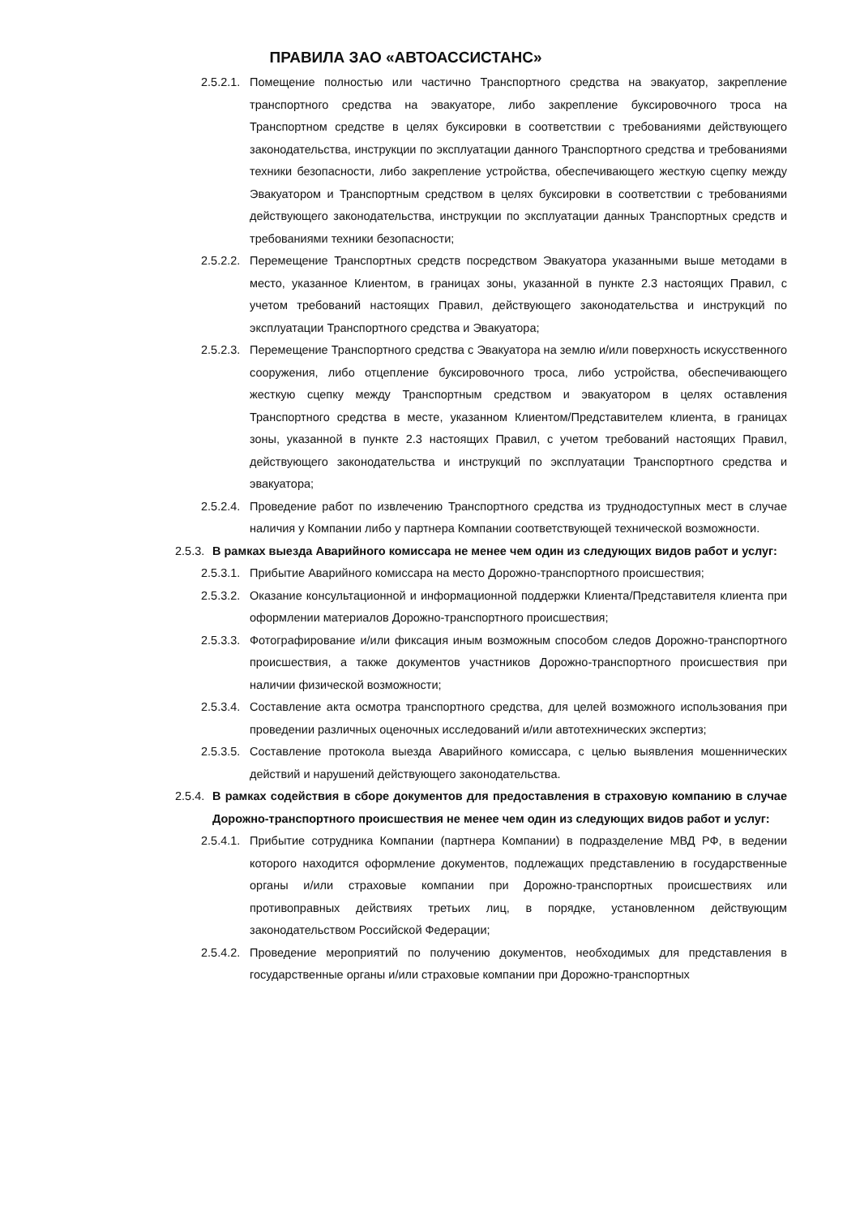ПРАВИЛА ЗАО «АВТОАССИСТАНС»
2.5.2.1. Помещение полностью или частично Транспортного средства на эвакуатор, закрепление транспортного средства на эвакуаторе, либо закрепление буксировочного троса на Транспортном средстве в целях буксировки в соответствии с требованиями действующего законодательства, инструкции по эксплуатации данного Транспортного средства и требованиями техники безопасности, либо закрепление устройства, обеспечивающего жесткую сцепку между Эвакуатором и Транспортным средством в целях буксировки в соответствии с требованиями действующего законодательства, инструкции по эксплуатации данных Транспортных средств и требованиями техники безопасности;
2.5.2.2. Перемещение Транспортных средств посредством Эвакуатора указанными выше методами в место, указанное Клиентом, в границах зоны, указанной в пункте 2.3 настоящих Правил, с учетом требований настоящих Правил, действующего законодательства и инструкций по эксплуатации Транспортного средства и Эвакуатора;
2.5.2.3. Перемещение Транспортного средства с Эвакуатора на землю и/или поверхность искусственного сооружения, либо отцепление буксировочного троса, либо устройства, обеспечивающего жесткую сцепку между Транспортным средством и эвакуатором в целях оставления Транспортного средства в месте, указанном Клиентом/Представителем клиента, в границах зоны, указанной в пункте 2.3 настоящих Правил, с учетом требований настоящих Правил, действующего законодательства и инструкций по эксплуатации Транспортного средства и эвакуатора;
2.5.2.4. Проведение работ по извлечению Транспортного средства из труднодоступных мест в случае наличия у Компании либо у партнера Компании соответствующей технической возможности.
2.5.3. В рамках выезда Аварийного комиссара не менее чем один из следующих видов работ и услуг:
2.5.3.1. Прибытие Аварийного комиссара на место Дорожно-транспортного происшествия;
2.5.3.2. Оказание консультационной и информационной поддержки Клиента/Представителя клиента при оформлении материалов Дорожно-транспортного происшествия;
2.5.3.3. Фотографирование и/или фиксация иным возможным способом следов Дорожно-транспортного происшествия, а также документов участников Дорожно-транспортного происшествия при наличии физической возможности;
2.5.3.4. Составление акта осмотра транспортного средства, для целей возможного использования при проведении различных оценочных исследований и/или автотехнических экспертиз;
2.5.3.5. Составление протокола выезда Аварийного комиссара, с целью выявления мошеннических действий и нарушений действующего законодательства.
2.5.4. В рамках содействия в сборе документов для предоставления в страховую компанию в случае Дорожно-транспортного происшествия не менее чем один из следующих видов работ и услуг:
2.5.4.1. Прибытие сотрудника Компании (партнера Компании) в подразделение МВД РФ, в ведении которого находится оформление документов, подлежащих представлению в государственные органы и/или страховые компании при Дорожно-транспортных происшествиях или противоправных действиях третьих лиц, в порядке, установленном действующим законодательством Российской Федерации;
2.5.4.2. Проведение мероприятий по получению документов, необходимых для представления в государственные органы и/или страховые компании при Дорожно-транспортных